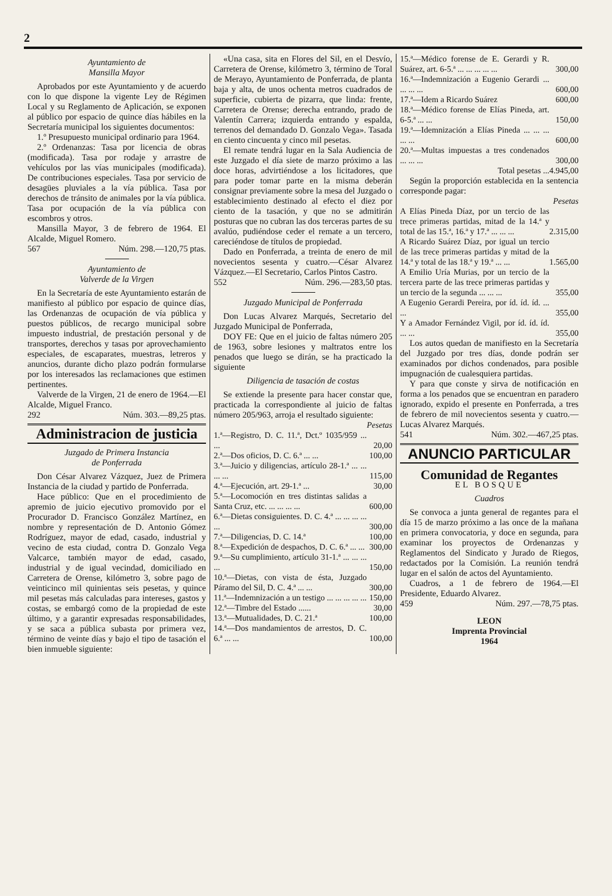2
Ayuntamiento de
Mansilla Mayor
Aprobados por este Ayuntamiento y de acuerdo con lo que dispone la vigente Ley de Régimen Local y su Reglamento de Aplicación, se exponen al público por espacio de quince días hábiles en la Secretaría municipal los siguientes documentos:
1.º Presupuesto municipal ordinario para 1964.
2.º Ordenanzas: Tasa por licencia de obras (modificada). Tasa por rodaje y arrastre de vehículos por las vías municipales (modificada). De contribuciones especiales. Tasa por servicio de desagües pluviales a la vía pública. Tasa por derechos de tránsito de animales por la vía pública. Tasa por ocupación de la vía pública con escombros y otros.
Mansilla Mayor, 3 de febrero de 1964. El Alcalde, Miguel Romero.
567 Núm. 298.—120,75 ptas.
Ayuntamiento de
Valverde de la Virgen
En la Secretaría de este Ayuntamiento estarán de manifiesto al público por espacio de quince días, las Ordenanzas de ocupación de vía pública y puestos públicos, de recargo municipal sobre impuesto industrial, de prestación personal y de transportes, derechos y tasas por aprovechamiento especiales, de escaparates, muestras, letreros y anuncios, durante dicho plazo podrán formularse por los interesados las reclamaciones que estimen pertinentes.
Valverde de la Virgen, 21 de enero de 1964.—El Alcalde, Miguel Franco.
292 Núm. 303.—89,25 ptas.
Administracion de justicia
Juzgado de Primera Instancia
de Ponferrada
Don César Alvarez Vázquez, Juez de Primera Instancia de la ciudad y partido de Ponferrada.
Hace público: Que en el procedimiento de apremio de juicio ejecutivo promovido por el Procurador D. Francisco González Martínez, en nombre y representación de D. Antonio Gómez Rodríguez, mayor de edad, casado, industrial y vecino de esta ciudad, contra D. Gonzalo Vega Valcarce, también mayor de edad, casado, industrial y de igual vecindad, domiciliado en Carretera de Orense, kilómetro 3, sobre pago de veinticinco mil quinientas seis pesetas, y quince mil pesetas más calculadas para intereses, gastos y costas, se embargó como de la propiedad de este último, y a garantir expresadas responsabilidades, y se saca a pública subasta por primera vez, término de veinte días y bajo el tipo de tasación el bien inmueble siguiente:
«Una casa, sita en Flores del Sil, en el Desvío, Carretera de Orense, kilómetro 3, término de Toral de Merayo, Ayuntamiento de Ponferrada, de planta baja y alta, de unos ochenta metros cuadrados de superficie, cubierta de pizarra, que linda: frente, Carretera de Orense; derecha entrando, prado de Valentín Carrera; izquierda entrando y espalda, terrenos del demandado D. Gonzalo Vega». Tasada en ciento cincuenta y cinco mil pesetas.
El remate tendrá lugar en la Sala Audiencia de este Juzgado el día siete de marzo próximo a las doce horas, advirtiéndose a los licitadores, que para poder tomar parte en la misma deberán consignar previamente sobre la mesa del Juzgado o establecimiento destinado al efecto el diez por ciento de la tasación, y que no se admitirán posturas que no cubran las dos terceras partes de su avalúo, pudiéndose ceder el remate a un tercero, careciéndose de títulos de propiedad.
Dado en Ponferrada, a treinta de enero de mil novecientos sesenta y cuatro.—César Alvarez Vázquez.—El Secretario, Carlos Pintos Castro.
552 Núm. 296.—283,50 ptas.
Juzgado Municipal de Ponferrada
Don Lucas Alvarez Marqués, Secretario del Juzgado Municipal de Ponferrada,
DOY FE: Que en el juicio de faltas número 205 de 1963, sobre lesiones y maltratos entre los penados que luego se dirán, se ha practicado la siguiente
Diligencia de tasación de costas
Se extiende la presente para hacer constar que, practicada la correspondiente al juicio de faltas número 205/963, arroja el resultado siguiente:
| | Pesetas |
| 1.ª—Registro, D. C. 11.ª, Dct.º 1035/959 ... ... | 20,00 |
| 2.ª—Dos oficios, D. C. 6.ª ... ... | 100,00 |
| 3.ª—Juicio y diligencias, artículo 28-1.ª ... ... ... ... | 115,00 |
| 4.ª—Ejecución, art. 29-1.ª ... | 30,00 |
| 5.ª—Locomoción en tres distintas salidas a Santa Cruz, etc. ... ... ... ... | 600,00 |
| 6.ª—Dietas consiguientes. D. C. 4.ª ... ... ... ... ... | 300,00 |
| 7.ª—Diligencias, D. C. 14.ª | 100,00 |
| 8.ª—Expedición de despachos, D. C. 6.ª ... ... | 300,00 |
| 9.ª—Su cumplimiento, artículo 31-1.ª ... ... ... ... | 150,00 |
| 10.ª—Dietas, con vista de ésta, Juzgado Páramo del Sil, D. C. 4.ª ... ... | 300,00 |
| 11.ª—Indemnización a un testigo ... ... ... ... ... | 150,00 |
| 12.ª—Timbre del Estado ...... | 30,00 |
| 13.ª—Mutualidades, D. C. 21.ª | 100,00 |
| 14.ª—Dos mandamientos de arrestos, D. C. 6.ª ... ... | 100,00 |
| 15.ª—Médico forense de E. Gerardi y R. Suárez, art. 6-5.ª ... ... ... ... ... | 300,00 |
| 16.ª—Indemnización a Eugenio Gerardi ... ... ... ... | 600,00 |
| 17.ª—Idem a Ricardo Suárez | 600,00 |
| 18.ª—Médico forense de Elías Pineda, art. 6-5.ª ... ... | 150,00 |
| 19.ª—Idemnización a Elías Pineda ... ... ... ... ... | 600,00 |
| 20.ª—Multas impuestas a tres condenados ... ... ... | 300,00 |
| Total pesetas ... | 4.945,00 |
Según la proporción establecida en la sentencia corresponde pagar:
| | Pesetas |
| A Elías Pineda Díaz, por un tercio de las trece primeras partidas, mitad de la 14.ª y total de las 15.ª, 16.ª y 17.ª ... ... ... | 2.315,00 |
| A Ricardo Suárez Díaz, por igual un tercio de las trece primeras partidas y mitad de la 14.ª y total de las 18.ª y 19.ª ... ... | 1.565,00 |
| A Emilio Uría Murias, por un tercio de la tercera parte de las trece primeras partidas y un tercio de la segunda ... ... ... | 355,00 |
| A Eugenio Gerardi Pereira, por íd. íd. íd. ... ... | 355,00 |
| Y a Amador Fernández Vigil, por íd. íd. íd. ... ... | 355,00 |
Los autos quedan de manifiesto en la Secretaría del Juzgado por tres días, donde podrán ser examinados por dichos condenados, para posible impugnación de cualesquiera partidas.
Y para que conste y sirva de notificación en forma a los penados que se encuentran en paradero ignorado, expido el presente en Ponferrada, a tres de febrero de mil novecientos sesenta y cuatro.—Lucas Alvarez Marqués.
541 Núm. 302.—467,25 ptas.
ANUNCIO PARTICULAR
Comunidad de Regantes
EL BOSQUE
Cuadros
Se convoca a junta general de regantes para el día 15 de marzo próximo a las once de la mañana en primera convocatoria, y doce en segunda, para examinar los proyectos de Ordenanzas y Reglamentos del Sindicato y Jurado de Riegos, redactados por la Comisión. La reunión tendrá lugar en el salón de actos del Ayuntamiento.
Cuadros, a 1 de febrero de 1964.—El Presidente, Eduardo Alvarez.
459 Núm. 297.—78,75 ptas.
LEON
Imprenta Provincial
1964